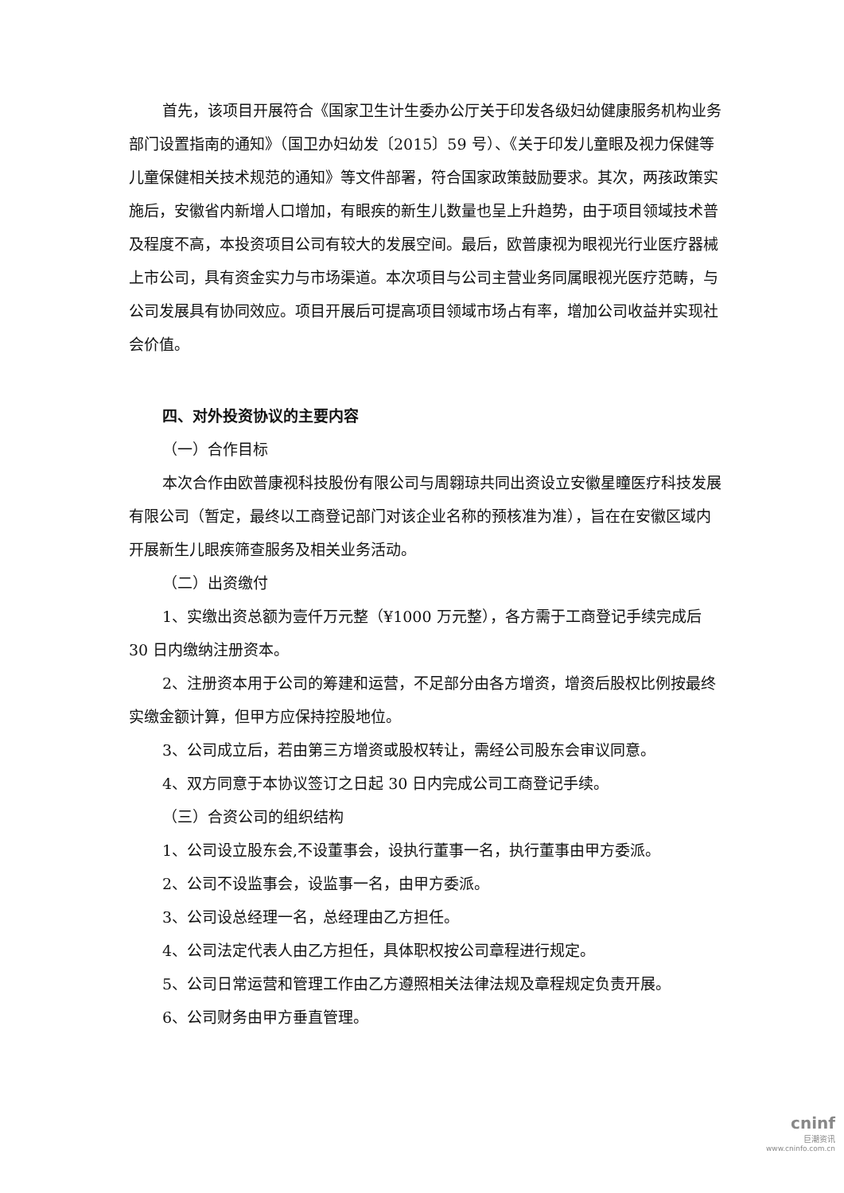首先，该项目开展符合《国家卫生计生委办公厅关于印发各级妇幼健康服务机构业务部门设置指南的通知》（国卫办妇幼发〔2015〕59 号）、《关于印发儿童眼及视力保健等儿童保健相关技术规范的通知》等文件部署，符合国家政策鼓励要求。其次，两孩政策实施后，安徽省内新增人口增加，有眼疾的新生儿数量也呈上升趋势，由于项目领域技术普及程度不高，本投资项目公司有较大的发展空间。最后，欧普康视为眼视光行业医疗器械上市公司，具有资金实力与市场渠道。本次项目与公司主营业务同属眼视光医疗范畴，与公司发展具有协同效应。项目开展后可提高项目领域市场占有率，增加公司收益并实现社会价值。
四、对外投资协议的主要内容
（一）合作目标
本次合作由欧普康视科技股份有限公司与周翱琼共同出资设立安徽星瞳医疗科技发展有限公司（暂定，最终以工商登记部门对该企业名称的预核准为准），旨在在安徽区域内开展新生儿眼疾筛查服务及相关业务活动。
（二）出资缴付
1、实缴出资总额为壹仟万元整（¥1000 万元整），各方需于工商登记手续完成后 30 日内缴纳注册资本。
2、注册资本用于公司的筹建和运营，不足部分由各方增资，增资后股权比例按最终实缴金额计算，但甲方应保持控股地位。
3、公司成立后，若由第三方增资或股权转让，需经公司股东会审议同意。
4、双方同意于本协议签订之日起 30 日内完成公司工商登记手续。
（三）合资公司的组织结构
1、公司设立股东会,不设董事会，设执行董事一名，执行董事由甲方委派。
2、公司不设监事会，设监事一名，由甲方委派。
3、公司设总经理一名，总经理由乙方担任。
4、公司法定代表人由乙方担任，具体职权按公司章程进行规定。
5、公司日常运营和管理工作由乙方遵照相关法律法规及章程规定负责开展。
6、公司财务由甲方垂直管理。
cninf
巨潮资讯
www.cninfo.com.cn